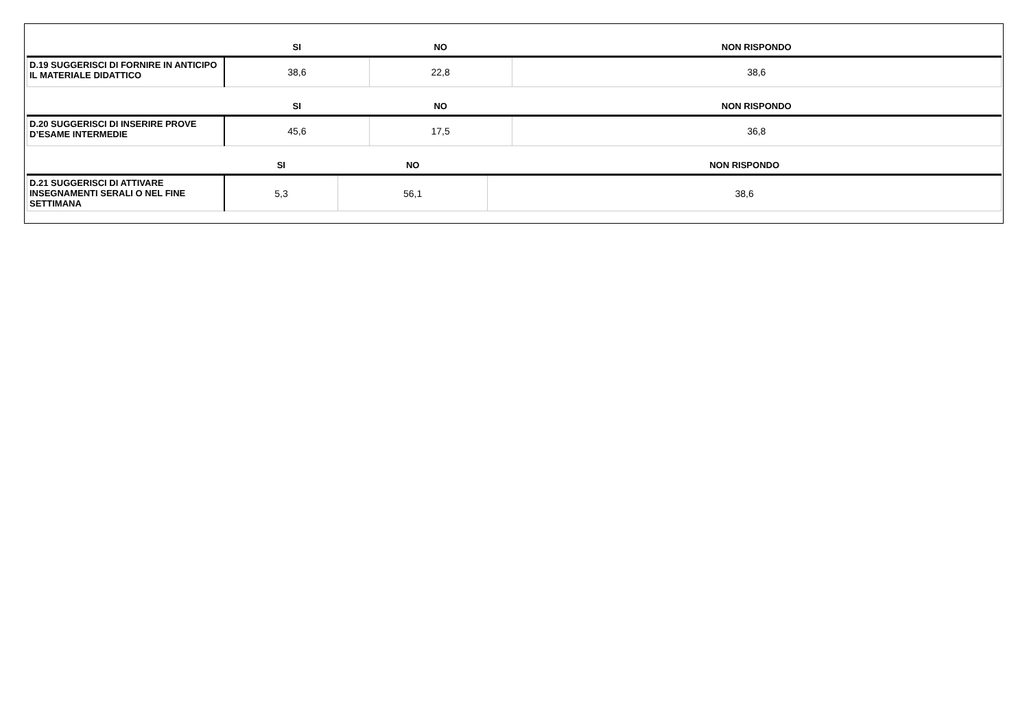| | SI | NO | NON RISPONDO |
| --- | --- | --- | --- |
| D.19 SUGGERISCI DI FORNIRE IN ANTICIPO IL MATERIALE DIDATTICO | 38,6 | 22,8 | 38,6 |
| | SI | NO | NON RISPONDO |
| --- | --- | --- | --- |
| D.20 SUGGERISCI DI INSERIRE PROVE D’ESAME INTERMEDIE | 45,6 | 17,5 | 36,8 |
| | SI | NO | NON RISPONDO |
| --- | --- | --- | --- |
| D.21 SUGGERISCI DI ATTIVARE INSEGNAMENTI SERALI O NEL FINE SETTIMANA | 5,3 | 56,1 | 38,6 |